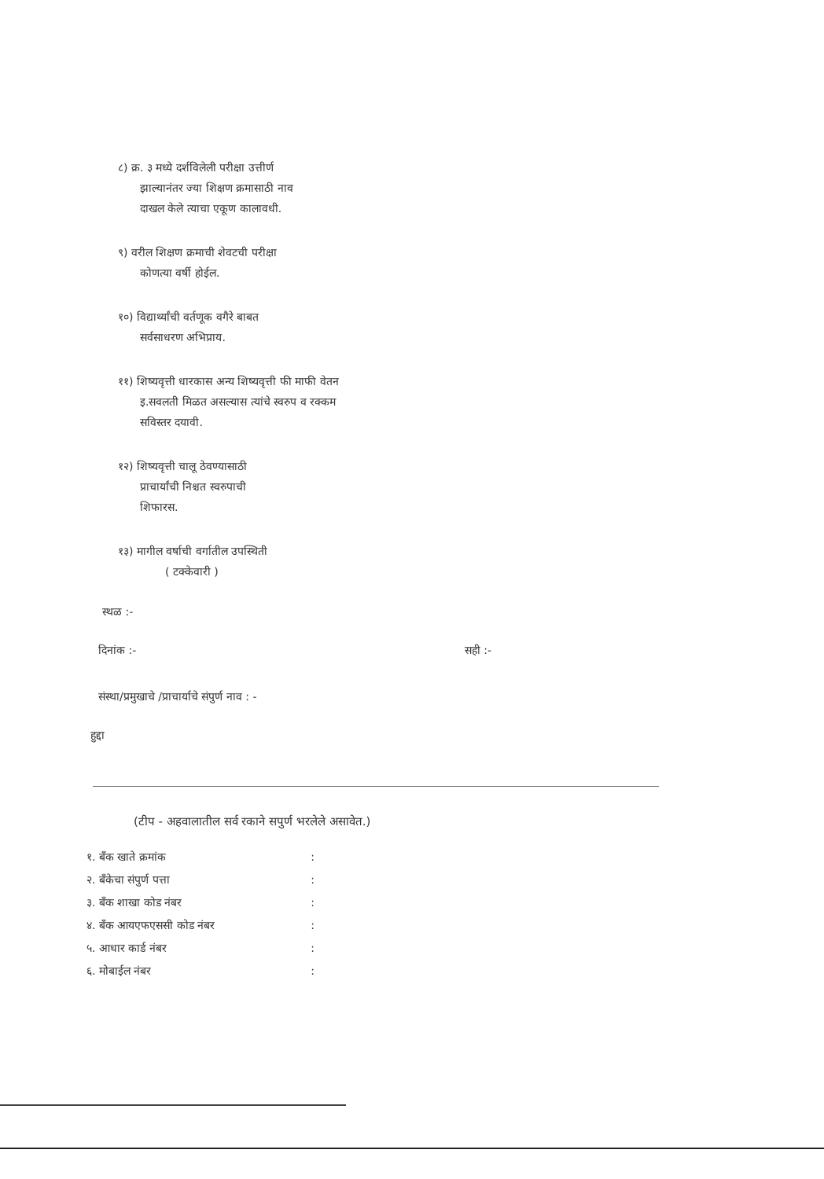८) क्र. ३ मध्ये दर्शविलेली परीक्षा उत्तीर्ण
झाल्यानंतर ज्या शिक्षण क्रमासाठी नाव
दाखल केले त्याचा एकूण कालावधी.
९) वरील शिक्षण क्रमाची शेवटची परीक्षा
कोणत्या वर्षी होईल.
१०) विद्यार्थ्यांची वर्तणूक वगैरे बाबत
सर्वसाधरण अभिप्राय.
११) शिष्यवृत्ती धारकास अन्य शिष्यवृत्ती फी माफी वेतन
इ.सवलती मिळत असल्यास त्यांचे स्वरुप व रक्कम
सविस्तर दयावी.
१२) शिष्यवृत्ती चालू ठेवण्यासाठी
प्राचार्यांची निश्चत स्वरुपाची
शिफारस.
१३) मागील वर्षाची वर्गातील उपस्थिती
( टक्केवारी )
स्थळ :-
दिनांक :- सही :-
संस्था/प्रमुखाचे /प्राचार्याचे संपुर्ण नाव : -
हुद्दा
(टीप - अहवालातील सर्व रकाने सपुर्ण भरलेले असावेत.)
१. बँक खाते क्रमांक:
२. बँकेचा संपुर्ण पत्ता:
३. बँक शाखा कोड नंबर:
४. बँक आयएफएससी कोड नंबर:
५. आधार कार्ड नंबर:
६. मोबाईल नंबर: